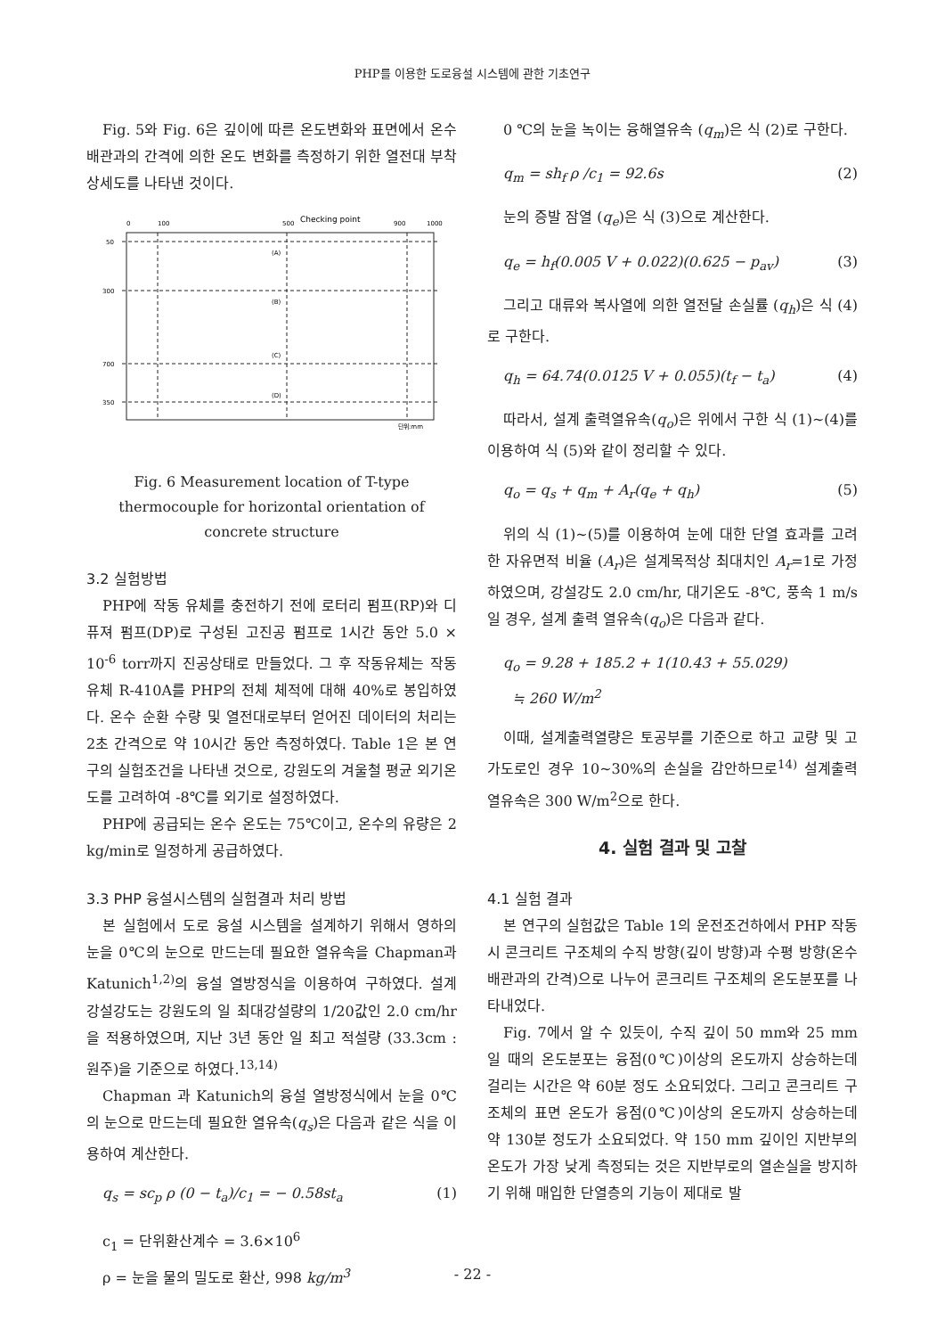PHP를 이용한 도로융설 시스템에 관한 기초연구
Fig. 5와 Fig. 6은 깊이에 따른 온도변화와 표면에서 온수배관과의 간격에 의한 온도 변화를 측정하기 위한 열전대 부착 상세도를 나타낸 것이다.
0
100
500
900
1000
Checking point
50
300
700
350
(A)
(B)
(C)
(D)
단위:mm
Fig. 6 Measurement location of T-type thermocouple for horizontal orientation of concrete structure
3.2 실험방법
PHP에 작동 유체를 충전하기 전에 로터리 펌프(RP)와 디퓨져 펌프(DP)로 구성된 고진공 펌프로 1시간 동안 5.0 × 10<sup>-6</sup> torr까지 진공상태로 만들었다. 그 후 작동유체는 작동유체 R-410A를 PHP의 전체 체적에 대해 40%로 봉입하였다. 온수 순환 수량 및 열전대로부터 얻어진 데이터의 처리는 2초 간격으로 약 10시간 동안 측정하였다. Table 1은 본 연구의 실험조건을 나타낸 것으로, 강원도의 겨울철 평균 외기온도를 고려하여 -8℃를 외기로 설정하였다.
PHP에 공급되는 온수 온도는 75℃이고, 온수의 유량은 2 kg/min로 일정하게 공급하였다.
3.3 PHP 융설시스템의 실험결과 처리 방법
본 실험에서 도로 융설 시스템을 설계하기 위해서 영하의 눈을 0℃의 눈으로 만드는데 필요한 열유속을 Chapman과 Katunich<sup>1,2)</sup>의 융설 열방정식을 이용하여 구하였다. 설계 강설강도는 강원도의 일 최대강설량의 1/20값인 2.0 cm/hr을 적용하였으며, 지난 3년 동안 일 최고 적설량 (33.3cm : 원주)을 기준으로 하였다.<sup>13,14)</sup>
Chapman 과 Katunich의 융설 열방정식에서 눈을 0℃의 눈으로 만드는데 필요한 열유속(q<sub>s</sub>)은 다음과 같은 식을 이용하여 계산한다.
q<sub>s</sub> = sc<sub>p</sub> ρ (0 − t<sub>a</sub>)/c<sub>1</sub> = − 0.58st<sub>a</sub> (1)
c<sub>1</sub> = 단위환산계수 = 3.6×10<sup>6</sup>
ρ = 눈을 물의 밀도로 환산, 998 kg/m<sup>3</sup>
0 ℃의 눈을 녹이는 융해열유속 (q<sub>m</sub>)은 식 (2)로 구한다.
q<sub>m</sub> = sh<sub>f</sub> ρ /c<sub>1</sub> = 92.6s (2)
눈의 증발 잠열 (q<sub>e</sub>)은 식 (3)으로 계산한다.
q<sub>e</sub> = h<sub>f</sub>(0.005 V + 0.022)(0.625 − p<sub>av</sub>) (3)
그리고 대류와 복사열에 의한 열전달 손실률 (q<sub>h</sub>)은 식 (4)로 구한다.
q<sub>h</sub> = 64.74(0.0125 V + 0.055)(t<sub>f</sub> − t<sub>a</sub>) (4)
따라서, 설계 출력열유속(q<sub>o</sub>)은 위에서 구한 식 (1)~(4)를 이용하여 식 (5)와 같이 정리할 수 있다.
q<sub>o</sub> = q<sub>s</sub> + q<sub>m</sub> + A<sub>r</sub>(q<sub>e</sub> + q<sub>h</sub>) (5)
위의 식 (1)~(5)를 이용하여 눈에 대한 단열 효과를 고려한 자유면적 비율 (A<sub>r</sub>)은 설계목적상 최대치인 A<sub>r</sub>=1로 가정하였으며, 강설강도 2.0 cm/hr, 대기온도 -8℃, 풍속 1 m/s일 경우, 설계 출력 열유속(q<sub>o</sub>)은 다음과 같다.
q<sub>o</sub> = 9.28 + 185.2 + 1(10.43 + 55.029)
≒ 260 W/m<sup>2</sup>
이때, 설계출력열량은 토공부를 기준으로 하고 교량 및 고가도로인 경우 10~30%의 손실을 감안하므로<sup>14)</sup> 설계출력열유속은 300 W/m<sup>2</sup>으로 한다.
4. 실험 결과 및 고찰
4.1 실험 결과
본 연구의 실험값은 Table 1의 운전조건하에서 PHP 작동시 콘크리트 구조체의 수직 방향(깊이 방향)과 수평 방향(온수배관과의 간격)으로 나누어 콘크리트 구조체의 온도분포를 나타내었다.
Fig. 7에서 알 수 있듯이, 수직 깊이 50 mm와 25 mm 일 때의 온도분포는 융점(0℃)이상의 온도까지 상승하는데 걸리는 시간은 약 60분 정도 소요되었다. 그리고 콘크리트 구조체의 표면 온도가 융점(0℃)이상의 온도까지 상승하는데 약 130분 정도가 소요되었다. 약 150 mm 깊이인 지반부의 온도가 가장 낮게 측정되는 것은 지반부로의 열손실을 방지하기 위해 매입한 단열층의 기능이 제대로 발
- 22 -